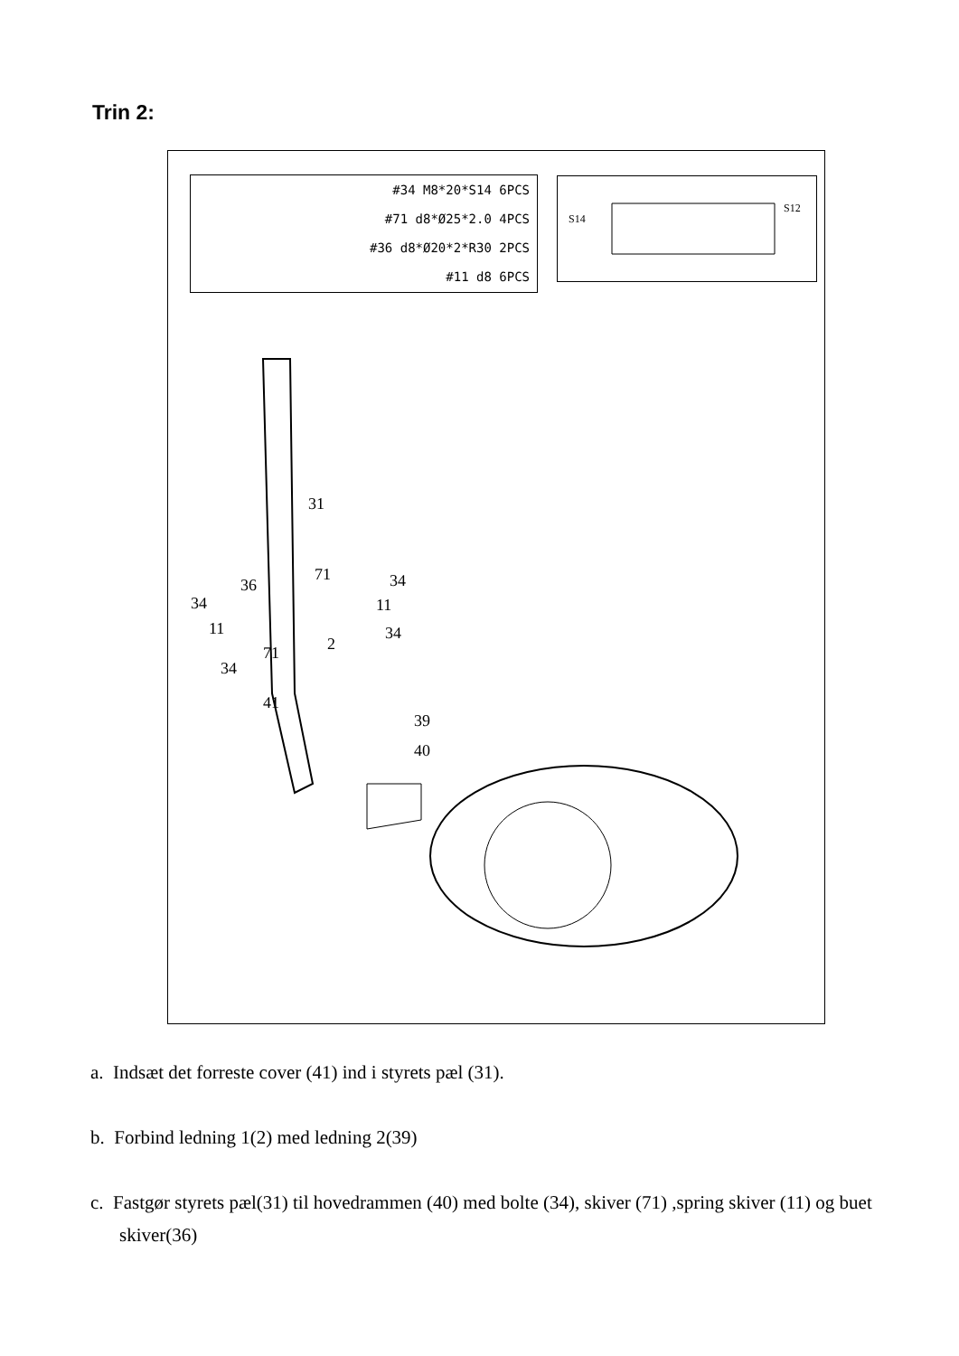Trin 2:
#34 M8*20*S14 6PCS
#71 d8*Ø25*2.0 4PCS
#36 d8*Ø20*2*R30 2PCS
#11 d8 6PCS
S14
S12
31
36
71 34
34 11
11 34
2 71
34
41
39
40
a. Indsæt det forreste cover (41) ind i styrets pæl (31).
b. Forbind ledning 1(2) med ledning 2(39)
c. Fastgør styrets pæl(31) til hovedrammen (40) med bolte (34), skiver (71) ,spring skiver (11) og buet skiver(36)